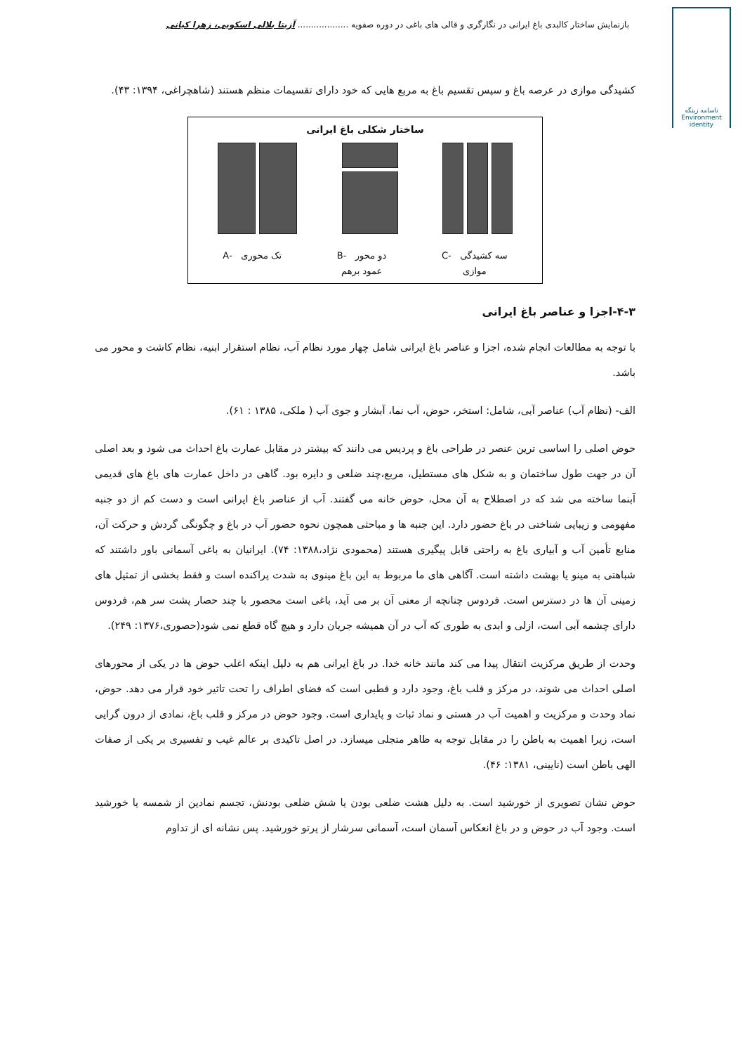بازنمایش ساختار کالبدی باغ ایرانی در نگارگری و قالی های باغی در دوره صفویه ................... آزیتا بلالی اسکویی، زهرا کیانی
ناسامه زینگه
Environment
identity
کشیدگی موازی در عرصه باغ و سپس تقسیم باغ به مربع هایی که خود دارای تقسیمات منظم هستند (شاهچراغی، ۱۳۹۴: ۴۳).
ساختار شکلی باغ ایرانی
سه کشیدگی -C
موازی دو محور -B
عمود برهم تک محوری -A
۴-۳-اجزا و عناصر باغ ایرانی
با توجه به مطالعات انجام شده، اجزا و عناصر باغ ایرانی شامل چهار مورد نظام آب، نظام استقرار ابنیه، نظام کاشت و محور می باشد.
الف- (نظام آب) عناصر آبی، شامل: استخر، حوض، آب نما، آبشار و جوی آب ( ملکی، ۱۳۸۵ : ۶۱).
حوض اصلی را اساسی ترین عنصر در طراحی باغ و پردیس می دانند که بیشتر در مقابل عمارت باغ احداث می شود و بعد اصلی آن در جهت طول ساختمان و به شکل های مستطیل، مربع،چند ضلعی و دایره بود. گاهی در داخل عمارت های باغ های قدیمی آبنما ساخته می شد که در اصطلاح به آن محل، حوض خانه می گفتند. آب از عناصر باغ ایرانی است و دست کم از دو جنبه مفهومی و زیبایی شناختی در باغ حضور دارد. این جنبه ها و مباحثی همچون نحوه حضور آب در باغ و چگونگی گردش و حرکت آن، منابع تأمین آب و آبیاری باغ به راحتی قابل پیگیری هستند (محمودی نژاد،۱۳۸۸: ۷۴). ایرانیان به باغی آسمانی باور داشتند که شباهتی به مینو یا بهشت داشته است. آگاهی های ما مربوط به این باغ مینوی به شدت پراکنده است و فقط بخشی از تمثیل های زمینی آن ها در دسترس است. فردوس چنانچه از معنی آن بر می آید، باغی است محصور با چند حصار پشت سر هم، فردوس دارای چشمه آبی است، ازلی و ابدی به طوری که آب در آن همیشه جریان دارد و هیچ گاه قطع نمی شود(حصوری،۱۳۷۶: ۲۴۹).
وحدت از طریق مرکزیت انتقال پیدا می کند مانند خانه خدا. در باغ ایرانی هم به دلیل اینکه اغلب حوض ها در یکی از محورهای اصلی احداث می شوند، در مرکز و قلب باغ، وجود دارد و قطبی است که فضای اطراف را تحت تاثیر خود قرار می دهد. حوض، نماد وحدت و مرکزیت و اهمیت آب در هستی و نماد ثبات و پایداری است. وجود حوض در مرکز و قلب باغ، نمادی از درون گرایی است، زیرا اهمیت به باطن را در مقابل توجه به ظاهر متجلی میسازد. در اصل تاکیدی بر عالم غیب و تفسیری بر یکی از صفات الهی باطن است (نایینی، ۱۳۸۱: ۴۶).
حوض نشان تصویری از خورشید است. به دلیل هشت ضلعی بودن یا شش ضلعی بودنش، تجسم نمادین از شمسه یا خورشید است. وجود آب در حوض و در باغ انعکاس آسمان است، آسمانی سرشار از پرتو خورشید. پس نشانه ای از تداوم